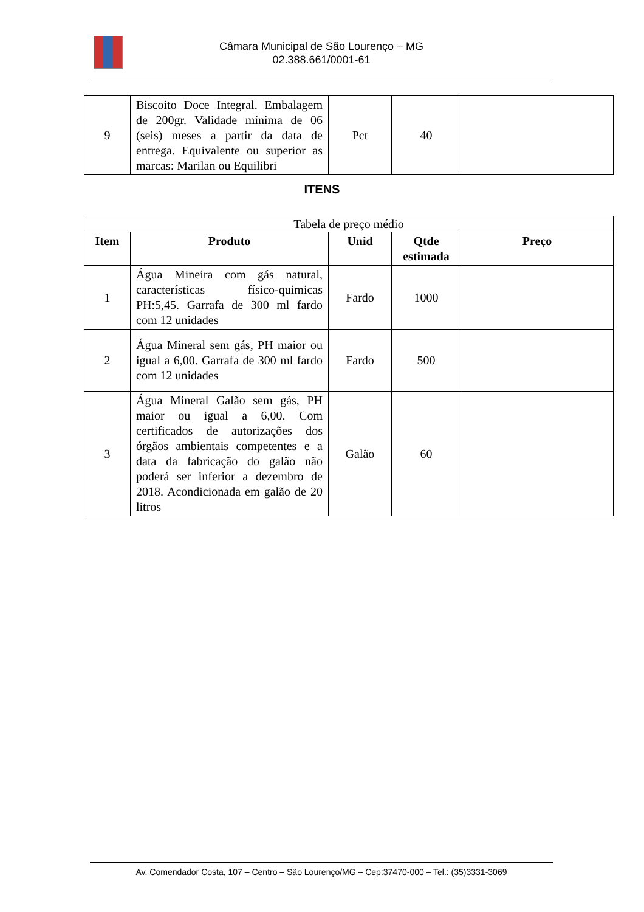Câmara Municipal de São Lourenço – MG
02.388.661/0001-61
| 9 | Biscoito Doce Integral. Embalagem de 200gr. Validade mínima de 06 (seis) meses a partir da data de entrega. Equivalente ou superior as marcas: Marilan ou Equilibri | Pct | 40 | |
ITENS
| Tabela de preço médio | | | | |
| Item | Produto | Unid | Qtde estimada | Preço |
| 1 | Água Mineira com gás natural, características físico-quimicas PH:5,45. Garrafa de 300 ml fardo com 12 unidades | Fardo | 1000 | |
| 2 | Água Mineral sem gás, PH maior ou igual a 6,00. Garrafa de 300 ml fardo com 12 unidades | Fardo | 500 | |
| 3 | Água Mineral Galão sem gás, PH maior ou igual a 6,00. Com certificados de autorizações dos órgãos ambientais competentes e a data da fabricação do galão não poderá ser inferior a dezembro de 2018. Acondicionada em galão de 20 litros | Galão | 60 | |
Av. Comendador Costa, 107 – Centro – São Lourenço/MG – Cep:37470-000 – Tel.: (35)3331-3069